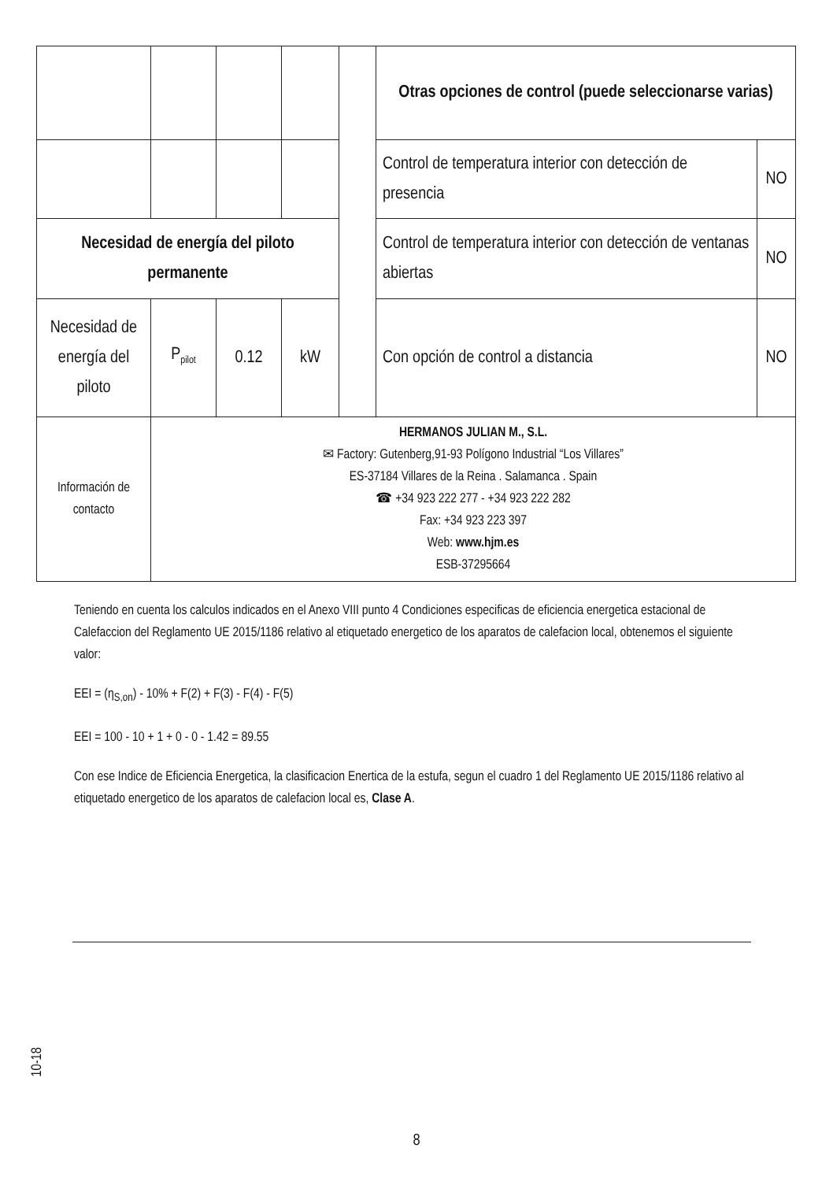| | | | | | Otras opciones de control (puede seleccionarse varias) | |
| | | | | | Control de temperatura interior con detección de presencia | NO |
| Necesidad de energía del piloto permanente | | | | | Control de temperatura interior con detección de ventanas abiertas | NO |
| Necesidad de energía del piloto | P<sub>pilot</sub> | 0.12 | kW | | Con opción de control a distancia | NO |
| Información de contacto | HERMANOS JULIAN M., S.L. ✉ Factory: Gutenberg,91-93 Polígono Industrial “Los Villares” ES-37184 Villares de la Reina . Salamanca . Spain ☎ +34 923 222 277 - +34 923 222 282 Fax: +34 923 223 397 Web: www.hjm.es ESB-37295664 | | | | | |
Teniendo en cuenta los calculos indicados en el Anexo VIII punto 4 Condiciones especificas de eficiencia energetica estacional de Calefaccion del Reglamento UE 2015/1186 relativo al etiquetado energetico de los aparatos de calefacion local, obtenemos el siguiente valor:
EEI = (η<sub>S,on</sub>) - 10% + F(2) + F(3) - F(4) - F(5)
EEI = 100 - 10 + 1 + 0 - 0 - 1.42 = 89.55
Con ese Indice de Eficiencia Energetica, la clasificacion Enertica de la estufa, segun el cuadro 1 del Reglamento UE 2015/1186 relativo al etiquetado energetico de los aparatos de calefacion local es, Clase A.
10-18
8